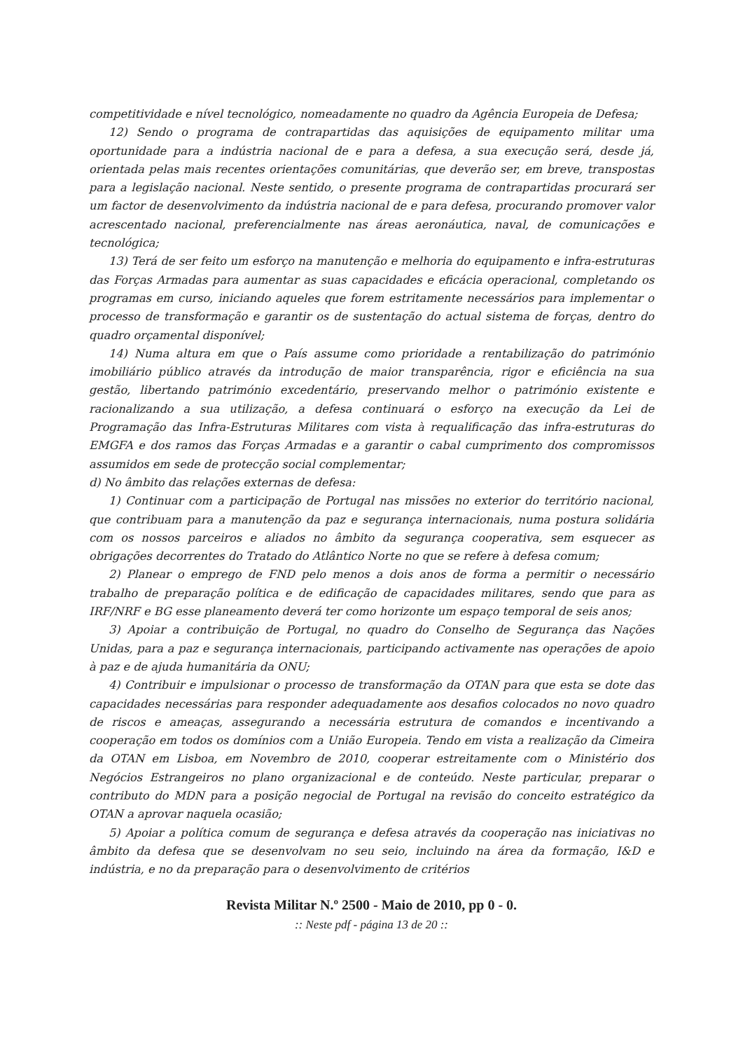competitividade e nível tecnológico, nomeadamente no quadro da Agência Europeia de Defesa;
12) Sendo o programa de contrapartidas das aquisições de equipamento militar uma oportunidade para a indústria nacional de e para a defesa, a sua execução será, desde já, orientada pelas mais recentes orientações comunitárias, que deverão ser, em breve, transpostas para a legislação nacional. Neste sentido, o presente programa de contrapartidas procurará ser um factor de desenvolvimento da indústria nacional de e para defesa, procurando promover valor acrescentado nacional, preferencialmente nas áreas aeronáutica, naval, de comunicações e tecnológica;
13) Terá de ser feito um esforço na manutenção e melhoria do equipamento e infra-estruturas das Forças Armadas para aumentar as suas capacidades e eficácia operacional, completando os programas em curso, iniciando aqueles que forem estritamente necessários para implementar o processo de transformação e garantir os de sustentação do actual sistema de forças, dentro do quadro orçamental disponível;
14) Numa altura em que o País assume como prioridade a rentabilização do património imobiliário público através da introdução de maior transparência, rigor e eficiência na sua gestão, libertando património excedentário, preservando melhor o património existente e racionalizando a sua utilização, a defesa continuará o esforço na execução da Lei de Programação das Infra-Estruturas Militares com vista à requalificação das infra-estruturas do EMGFA e dos ramos das Forças Armadas e a garantir o cabal cumprimento dos compromissos assumidos em sede de protecção social complementar;
d) No âmbito das relações externas de defesa:
1) Continuar com a participação de Portugal nas missões no exterior do território nacional, que contribuam para a manutenção da paz e segurança internacionais, numa postura solidária com os nossos parceiros e aliados no âmbito da segurança cooperativa, sem esquecer as obrigações decorrentes do Tratado do Atlântico Norte no que se refere à defesa comum;
2) Planear o emprego de FND pelo menos a dois anos de forma a permitir o necessário trabalho de preparação política e de edificação de capacidades militares, sendo que para as IRF/NRF e BG esse planeamento deverá ter como horizonte um espaço temporal de seis anos;
3) Apoiar a contribuição de Portugal, no quadro do Conselho de Segurança das Nações Unidas, para a paz e segurança internacionais, participando activamente nas operações de apoio à paz e de ajuda humanitária da ONU;
4) Contribuir e impulsionar o processo de transformação da OTAN para que esta se dote das capacidades necessárias para responder adequadamente aos desafios colocados no novo quadro de riscos e ameaças, assegurando a necessária estrutura de comandos e incentivando a cooperação em todos os domínios com a União Europeia. Tendo em vista a realização da Cimeira da OTAN em Lisboa, em Novembro de 2010, cooperar estreitamente com o Ministério dos Negócios Estrangeiros no plano organizacional e de conteúdo. Neste particular, preparar o contributo do MDN para a posição negocial de Portugal na revisão do conceito estratégico da OTAN a aprovar naquela ocasião;
5) Apoiar a política comum de segurança e defesa através da cooperação nas iniciativas no âmbito da defesa que se desenvolvam no seu seio, incluindo na área da formação, I&D e indústria, e no da preparação para o desenvolvimento de critérios
Revista Militar N.º 2500 - Maio de 2010, pp 0 - 0.
:: Neste pdf - página 13 de 20 ::